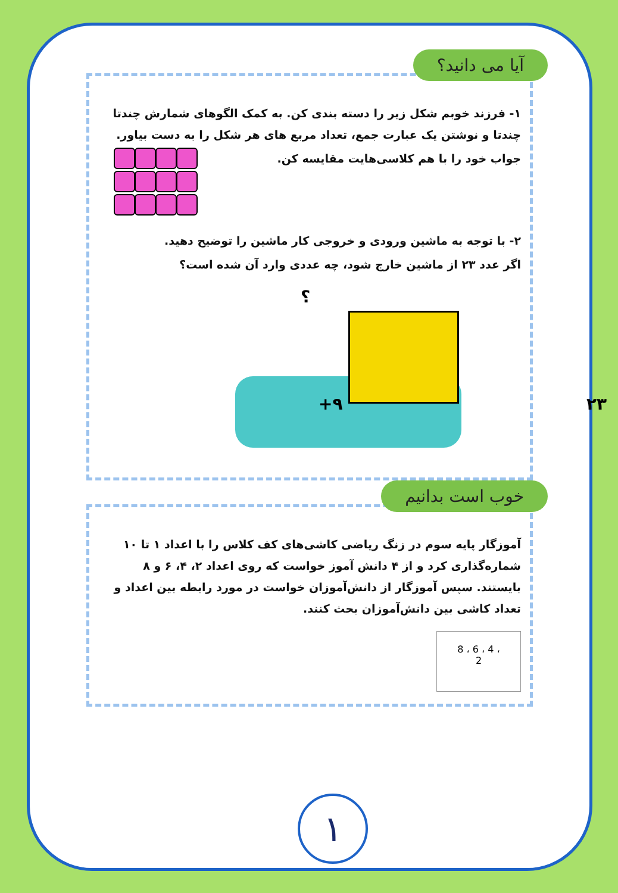آیا می دانید؟
۱- فرزند خوبم شکل زیر را دسته بندی کن. به کمک الگوهای شمارش چندتا چندتا و نوشتن یک عبارت جمع، تعداد مربع های هر شکل را به دست بیاور.
جواب خود را با هم کلاسی‌هایت مقایسه کن.
۲- با توجه به ماشین ورودی و خروجی کار ماشین را توضیح دهید.
اگر عدد ۲۳ از ماشین خارج شود، چه عددی وارد آن شده است؟
؟
+۹ ۲۳
خوب است بدانیم
آموزگار پایه سوم در زنگ ریاضی کاشی‌های کف کلاس را با اعداد ۱ تا ۱۰ شماره‌گذاری کرد و از ۴ دانش آموز خواست که روی اعداد ۲، ۴، ۶ و ۸ بایستند. سپس آموزگار از دانش‌آموزان خواست در مورد رابطه بین اعداد و تعداد کاشی بین دانش‌آموزان بحث کنند.
8 ، 6 ، 4 ،
2
۱